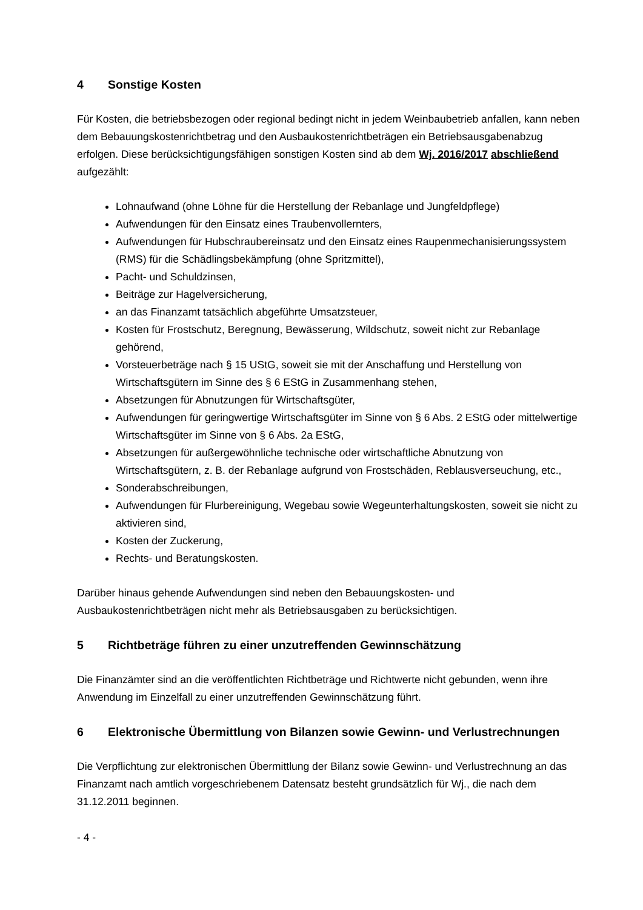4 Sonstige Kosten
Für Kosten, die betriebsbezogen oder regional bedingt nicht in jedem Weinbaubetrieb anfallen, kann neben dem Bebauungskostenrichtbetrag und den Ausbaukostenrichtbeträgen ein Betriebsausgabenabzug erfolgen. Diese berücksichtigungsfähigen sonstigen Kosten sind ab dem Wj. 2016/2017 abschließend aufgezählt:
Lohnaufwand (ohne Löhne für die Herstellung der Rebanlage und Jungfeldpflege)
Aufwendungen für den Einsatz eines Traubenvollernters,
Aufwendungen für Hubschraubereinsatz und den Einsatz eines Raupenmechanisierungssystem (RMS) für die Schädlingsbekämpfung (ohne Spritzmittel),
Pacht- und Schuldzinsen,
Beiträge zur Hagelversicherung,
an das Finanzamt tatsächlich abgeführte Umsatzsteuer,
Kosten für Frostschutz, Beregnung, Bewässerung, Wildschutz, soweit nicht zur Rebanlage gehörend,
Vorsteuerbeträge nach § 15 UStG, soweit sie mit der Anschaffung und Herstellung von Wirtschaftsgütern im Sinne des § 6 EStG in Zusammenhang stehen,
Absetzungen für Abnutzungen für Wirtschaftsgüter,
Aufwendungen für geringwertige Wirtschaftsgüter im Sinne von § 6 Abs. 2 EStG oder mittelwertige Wirtschaftsgüter im Sinne von § 6 Abs. 2a EStG,
Absetzungen für außergewöhnliche technische oder wirtschaftliche Abnutzung von Wirtschaftsgütern, z. B. der Rebanlage aufgrund von Frostschäden, Reblausverseuchung, etc.,
Sonderabschreibungen,
Aufwendungen für Flurbereinigung, Wegebau sowie Wegeunterhaltungskosten, soweit sie nicht zu aktivieren sind,
Kosten der Zuckerung,
Rechts- und Beratungskosten.
Darüber hinaus gehende Aufwendungen sind neben den Bebauungskosten- und Ausbaukostenrichtbeträgen nicht mehr als Betriebsausgaben zu berücksichtigen.
5 Richtbeträge führen zu einer unzutreffenden Gewinnschätzung
Die Finanzämter sind an die veröffentlichten Richtbeträge und Richtwerte nicht gebunden, wenn ihre Anwendung im Einzelfall zu einer unzutreffenden Gewinnschätzung führt.
6 Elektronische Übermittlung von Bilanzen sowie Gewinn- und Verlustrechnungen
Die Verpflichtung zur elektronischen Übermittlung der Bilanz sowie Gewinn- und Verlustrechnung an das Finanzamt nach amtlich vorgeschriebenem Datensatz besteht grundsätzlich für Wj., die nach dem 31.12.2011 beginnen.
- 4 -